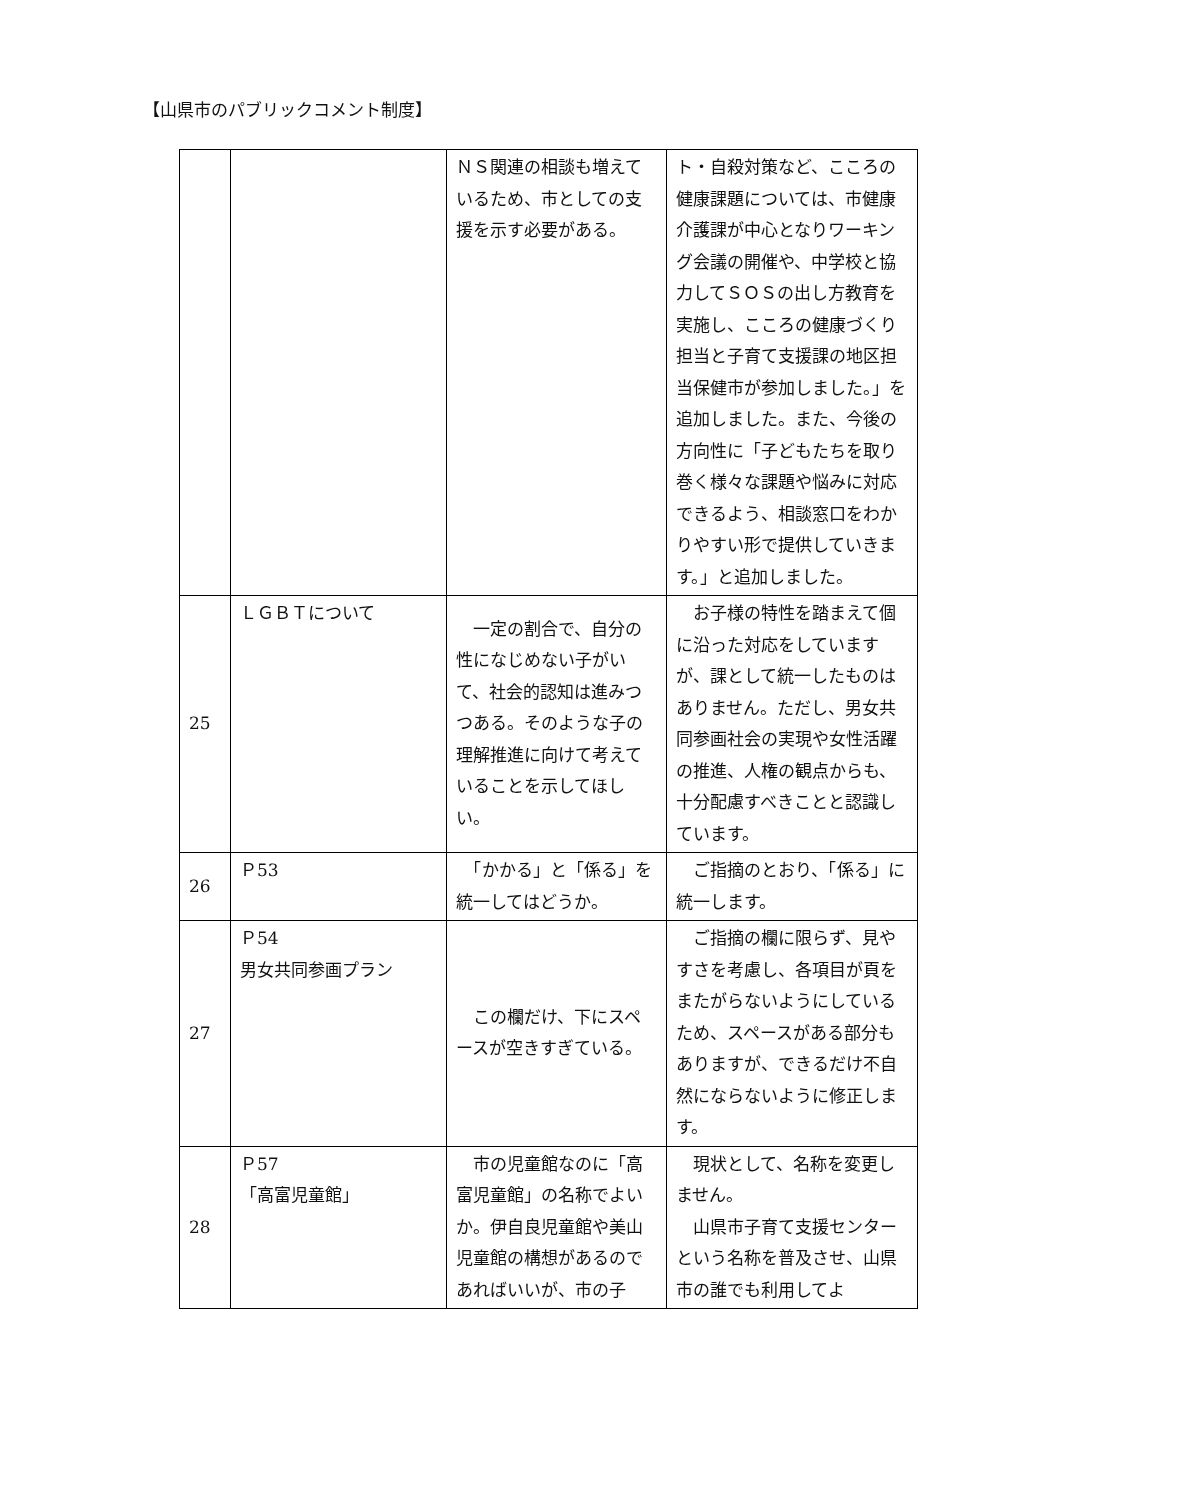【山県市のパブリックコメント制度】
| | | ＮＳ関連の相談も増えているため、市としての支援を示す必要がある。 | ト・自殺対策など、こころの健康課題については、市健康介護課が中心となりワーキング会議の開催や、中学校と協力してＳＯＳの出し方教育を実施し、こころの健康づくり担当と子育て支援課の地区担当保健市が参加しました。」を追加しました。また、今後の方向性に「子どもたちを取り巻く様々な課題や悩みに対応できるよう、相談窓口をわかりやすい形で提供していきます。」と追加しました。 |
| 25 | ＬＧＢＴについて | 一定の割合で、自分の性になじめない子がいて、社会的認知は進みつつある。そのような子の理解推進に向けて考えていることを示してほしい。 | お子様の特性を踏まえて個に沿った対応をしていますが、課として統一したものはありません。ただし、男女共同参画社会の実現や女性活躍の推進、人権の観点からも、十分配慮すべきことと認識しています。 |
| 26 | Ｐ53 | 「かかる」と「係る」を統一してはどうか。 | ご指摘のとおり、「係る」に統一します。 |
| 27 | Ｐ54 男女共同参画プラン | この欄だけ、下にスペースが空きすぎている。 | ご指摘の欄に限らず、見やすさを考慮し、各項目が頁をまたがらないようにしているため、スペースがある部分もありますが、できるだけ不自然にならないように修正します。 |
| 28 | Ｐ57 「高富児童館」 | 市の児童館なのに「高富児童館」の名称でよいか。伊自良児童館や美山児童館の構想があるのであればいいが、市の子 | 現状として、名称を変更しません。 山県市子育て支援センターという名称を普及させ、山県市の誰でも利用してよ |